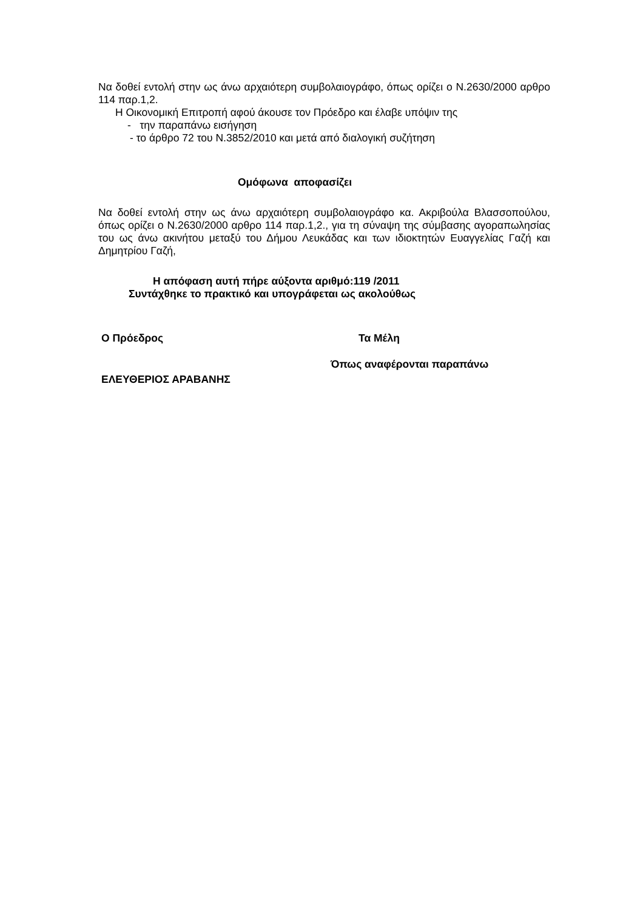Να δοθεί εντολή στην ως άνω αρχαιότερη συμβολαιογράφο, όπως ορίζει ο Ν.2630/2000 αρθρο 114 παρ.1,2.
Η Οικονομική Επιτροπή αφού άκουσε τον Πρόεδρο και έλαβε υπόψιν της
- την παραπάνω εισήγηση
- το άρθρο 72 του Ν.3852/2010 και μετά από διαλογική συζήτηση
Ομόφωνα αποφασίζει
Να δοθεί εντολή στην ως άνω αρχαιότερη συμβολαιογράφο κα. Ακριβούλα Βλασσοπούλου, όπως ορίζει ο Ν.2630/2000 αρθρο 114 παρ.1,2., για τη σύναψη της σύμβασης αγοραπωλησίας του ως άνω ακινήτου μεταξύ του Δήμου Λευκάδας και των ιδιοκτητών Ευαγγελίας Γαζή και Δημητρίου Γαζή,
Η απόφαση αυτή πήρε αύξοντα αριθμό:119 /2011
Συντάχθηκε το πρακτικό και υπογράφεται ως ακολούθως
Ο Πρόεδρος Τα Μέλη
Όπως αναφέρονται παραπάνω
ΕΛΕΥΘΕΡΙΟΣ ΑΡΑΒΑΝΗΣ